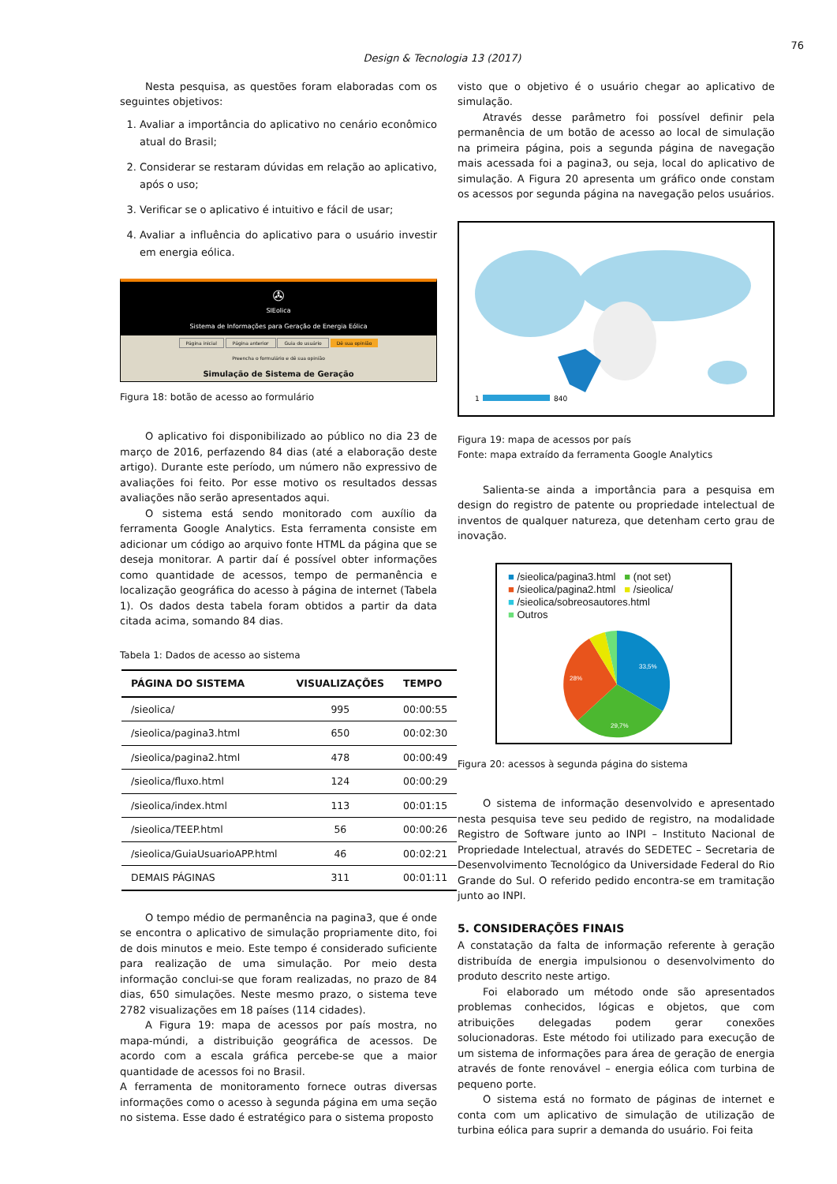76
Design & Tecnologia 13 (2017)
Nesta pesquisa, as questões foram elaboradas com os seguintes objetivos:
1. Avaliar a importância do aplicativo no cenário econômico atual do Brasil;
2. Considerar se restaram dúvidas em relação ao aplicativo, após o uso;
3. Verificar se o aplicativo é intuitivo e fácil de usar;
4. Avaliar a influência do aplicativo para o usuário investir em energia eólica.
✇
SIEolica
Sistema de Informações para Geração de Energia Eólica
Página inicial Página anterior Guia do usuário Dê sua opinião
Preencha o formulário e dê sua opinião
Simulação de Sistema de Geração
Figura 18: botão de acesso ao formulário
O aplicativo foi disponibilizado ao público no dia 23 de março de 2016, perfazendo 84 dias (até a elaboração deste artigo). Durante este período, um número não expressivo de avaliações foi feito. Por esse motivo os resultados dessas avaliações não serão apresentados aqui.
O sistema está sendo monitorado com auxílio da ferramenta Google Analytics. Esta ferramenta consiste em adicionar um código ao arquivo fonte HTML da página que se deseja monitorar. A partir daí é possível obter informações como quantidade de acessos, tempo de permanência e localização geográfica do acesso à página de internet (Tabela 1). Os dados desta tabela foram obtidos a partir da data citada acima, somando 84 dias.
Tabela 1: Dados de acesso ao sistema
| PÁGINA DO SISTEMA | VISUALIZAÇÕES | TEMPO |
| --- | --- | --- |
| /sieolica/ | 995 | 00:00:55 |
| /sieolica/pagina3.html | 650 | 00:02:30 |
| /sieolica/pagina2.html | 478 | 00:00:49 |
| /sieolica/fluxo.html | 124 | 00:00:29 |
| /sieolica/index.html | 113 | 00:01:15 |
| /sieolica/TEEP.html | 56 | 00:00:26 |
| /sieolica/GuiaUsuarioAPP.html | 46 | 00:02:21 |
| DEMAIS PÁGINAS | 311 | 00:01:11 |
O tempo médio de permanência na pagina3, que é onde se encontra o aplicativo de simulação propriamente dito, foi de dois minutos e meio. Este tempo é considerado suficiente para realização de uma simulação. Por meio desta informação conclui-se que foram realizadas, no prazo de 84 dias, 650 simulações. Neste mesmo prazo, o sistema teve 2782 visualizações em 18 países (114 cidades).
A Figura 19: mapa de acessos por país mostra, no mapa-múndi, a distribuição geográfica de acessos. De acordo com a escala gráfica percebe-se que a maior quantidade de acessos foi no Brasil.
A ferramenta de monitoramento fornece outras diversas informações como o acesso à segunda página em uma seção no sistema. Esse dado é estratégico para o sistema proposto
visto que o objetivo é o usuário chegar ao aplicativo de simulação.
Através desse parâmetro foi possível definir pela permanência de um botão de acesso ao local de simulação na primeira página, pois a segunda página de navegação mais acessada foi a pagina3, ou seja, local do aplicativo de simulação. A Figura 20 apresenta um gráfico onde constam os acessos por segunda página na navegação pelos usuários.
1
840
Figura 19: mapa de acessos por país
Fonte: mapa extraído da ferramenta Google Analytics
Salienta-se ainda a importância para a pesquisa em design do registro de patente ou propriedade intelectual de inventos de qualquer natureza, que detenham certo grau de inovação.
■ /sieolica/pagina3.html ■ (not set)
■ /sieolica/pagina2.html ■ /sieolica/
■ /sieolica/sobreosautores.html
■ Outros
33,5%
28%
29,7%
Figura 20: acessos à segunda página do sistema
O sistema de informação desenvolvido e apresentado nesta pesquisa teve seu pedido de registro, na modalidade Registro de Software junto ao INPI – Instituto Nacional de Propriedade Intelectual, através do SEDETEC – Secretaria de Desenvolvimento Tecnológico da Universidade Federal do Rio Grande do Sul. O referido pedido encontra-se em tramitação junto ao INPI.
5. CONSIDERAÇÕES FINAIS
A constatação da falta de informação referente à geração distribuída de energia impulsionou o desenvolvimento do produto descrito neste artigo.
Foi elaborado um método onde são apresentados problemas conhecidos, lógicas e objetos, que com atribuições delegadas podem gerar conexões solucionadoras. Este método foi utilizado para execução de um sistema de informações para área de geração de energia através de fonte renovável – energia eólica com turbina de pequeno porte.
O sistema está no formato de páginas de internet e conta com um aplicativo de simulação de utilização de turbina eólica para suprir a demanda do usuário. Foi feita